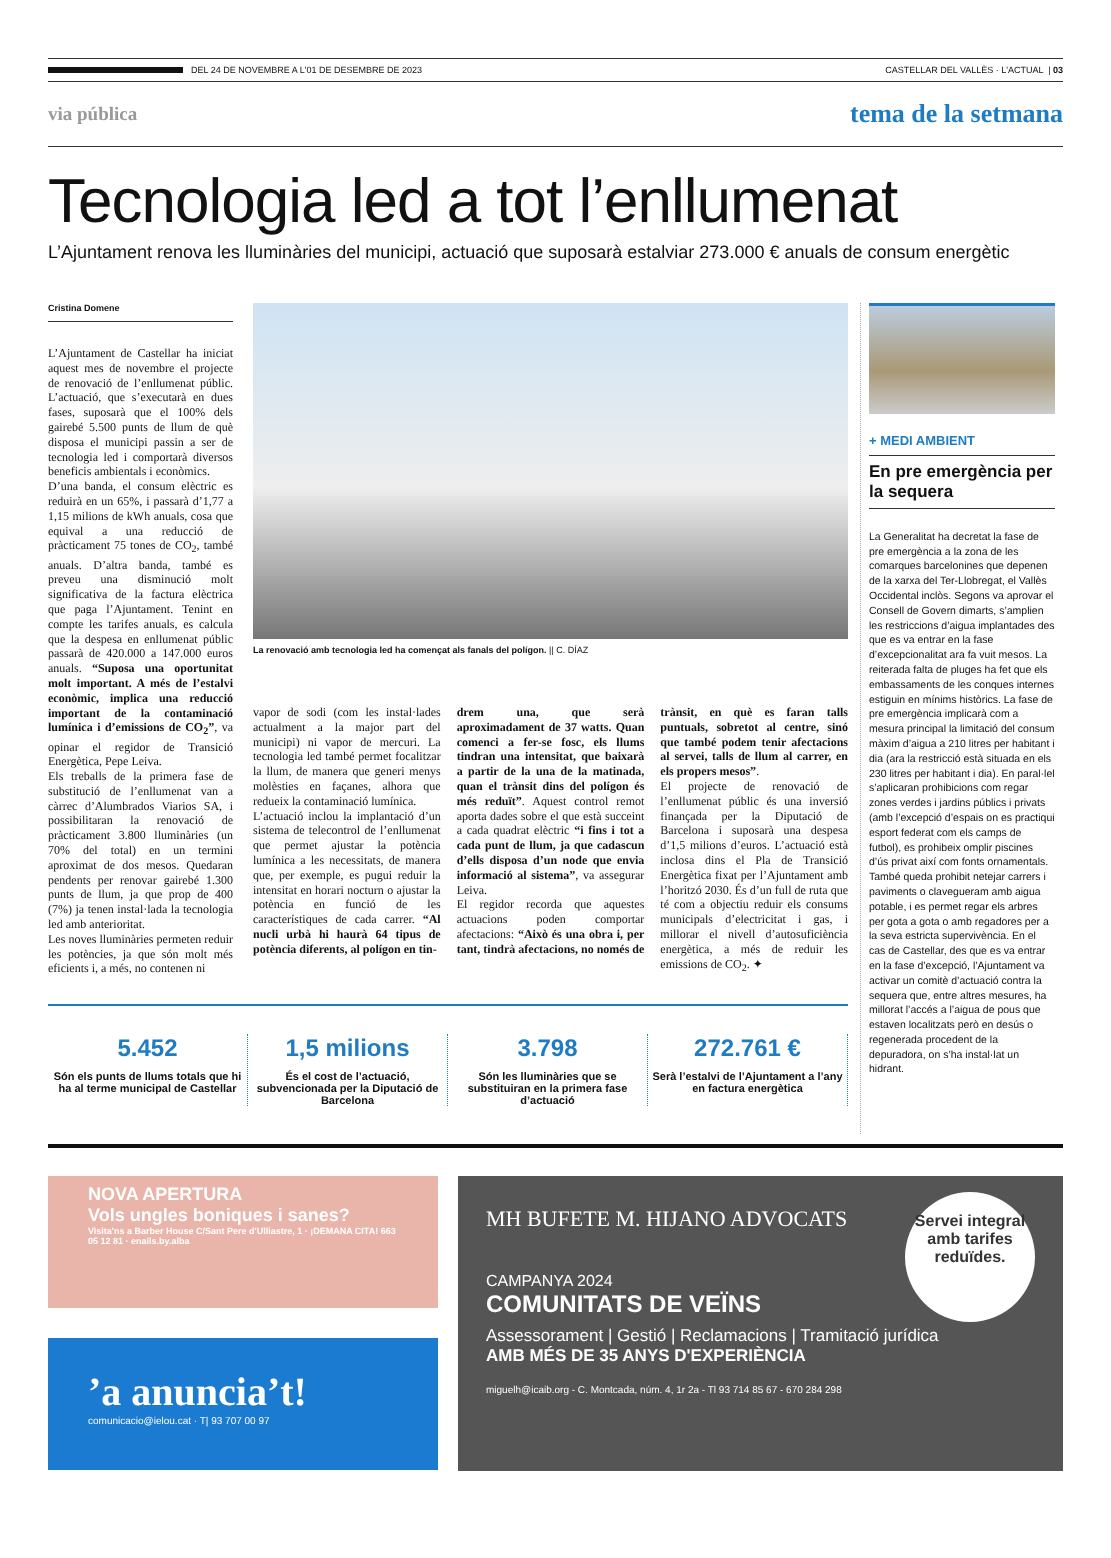DEL 24 DE NOVEMBRE A L'01 DE DESEMBRE DE 2023 CASTELLAR DEL VALLÈS · L'ACTUAL | 03
via pública tema de la setmana
Tecnologia led a tot l’enllumenat
L’Ajuntament renova les lluminàries del municipi, actuació que suposarà estalviar 273.000 € anuals de consum energètic
Cristina Domene
L’Ajuntament de Castellar ha iniciat aquest mes de novembre el projecte de renovació de l’enllumenat públic. L’actuació, que s’executarà en dues fases, suposarà que el 100% dels gairebé 5.500 punts de llum de què disposa el municipi passin a ser de tecnologia led i comportarà diversos beneficis ambientals i econòmics.
D’una banda, el consum elèctric es reduirà en un 65%, i passarà d’1,77 a 1,15 milions de kWh anuals, cosa que equival a una reducció de pràcticament 75 tones de CO<sub>2</sub>, també anuals. D’altra banda, també es preveu una disminució molt significativa de la factura elèctrica que paga l’Ajuntament. Tenint en compte les tarifes anuals, es calcula que la despesa en enllumenat públic passarà de 420.000 a 147.000 euros anuals. “Suposa una oportunitat molt important. A més de l’estalvi econòmic, implica una reducció important de la contaminació lumínica i d’emissions de CO<sub>2</sub>”, va opinar el regidor de Transició Energètica, Pepe Leiva.
Els treballs de la primera fase de substitució de l’enllumenat van a càrrec d’Alumbrados Viarios SA, i possibilitaran la renovació de pràcticament 3.800 lluminàries (un 70% del total) en un termini aproximat de dos mesos. Quedaran pendents per renovar gairebé 1.300 punts de llum, ja que prop de 400 (7%) ja tenen instal·lada la tecnologia led amb anterioritat.
Les noves lluminàries permeten reduir les potències, ja que són molt més eficients i, a més, no contenen ni
La renovació amb tecnologia led ha començat als fanals del polígon. || C. DÍAZ
vapor de sodi (com les instal·lades actualment a la major part del municipi) ni vapor de mercuri. La tecnologia led també permet focalitzar la llum, de manera que generi menys molèsties en façanes, alhora que redueix la contaminació lumínica.
L’actuació inclou la implantació d’un sistema de telecontrol de l’enllumenat que permet ajustar la potència lumínica a les necessitats, de manera que, per exemple, es pugui reduir la intensitat en horari nocturn o ajustar la potència en funció de les característiques de cada carrer. “Al nucli urbà hi haurà 64 tipus de potència diferents, al polígon en tin-
drem una, que serà aproximadament de 37 watts. Quan comenci a fer-se fosc, els llums tindran una intensitat, que baixarà a partir de la una de la matinada, quan el trànsit dins del polígon és més reduït”. Aquest control remot aporta dades sobre el que està succeint a cada quadrat elèctric “i fins i tot a cada punt de llum, ja que cadascun d’ells disposa d’un node que envia informació al sistema”, va assegurar Leiva.
El regidor recorda que aquestes actuacions poden comportar afectacions: “Això és una obra i, per tant, tindrà afectacions, no només de
trànsit, en què es faran talls puntuals, sobretot al centre, sinó que també podem tenir afectacions al servei, talls de llum al carrer, en els propers mesos”.
El projecte de renovació de l’enllumenat públic és una inversió finançada per la Diputació de Barcelona i suposarà una despesa d’1,5 milions d’euros. L’actuació està inclosa dins el Pla de Transició Energètica fixat per l’Ajuntament amb l’horitzó 2030. És d’un full de ruta que té com a objectiu reduir els consums municipals d’electricitat i gas, i millorar el nivell d’autosuficiència energètica, a més de reduir les emissions de CO<sub>2</sub>. ✦
5.452
Són els punts de llums totals que hi ha al terme municipal de Castellar
1,5 milions
És el cost de l’actuació, subvencionada per la Diputació de Barcelona
3.798
Són les lluminàries que se substituiran en la primera fase d’actuació
272.761 €
Serà l’estalvi de l’Ajuntament a l’any en factura energètica
+ MEDI AMBIENT
En pre emergència per la sequera
La Generalitat ha decretat la fase de pre emergència a la zona de les comarques barcelonines que depenen de la xarxa del Ter-Llobregat, el Vallès Occidental inclòs. Segons va aprovar el Consell de Govern dimarts, s’amplien les restriccions d’aigua implantades des que es va entrar en la fase d’excepcionalitat ara fa vuit mesos. La reiterada falta de pluges ha fet que els embassaments de les conques internes estiguin en mínims històrics. La fase de pre emergència implicarà com a mesura principal la limitació del consum màxim d’aigua a 210 litres per habitant i dia (ara la restricció està situada en els 230 litres per habitant i dia). En paral·lel s’aplicaran prohibicions com regar zones verdes i jardins públics i privats (amb l’excepció d’espais on es practiqui esport federat com els camps de futbol), es prohibeix omplir piscines d’ús privat així com fonts ornamentals. També queda prohibit netejar carrers i paviments o clavegueram amb aigua potable, i es permet regar els arbres per gota a gota o amb regadores per a la seva estricta supervivència. En el cas de Castellar, des que es va entrar en la fase d’excepció, l’Ajuntament va activar un comitè d’actuació contra la sequera que, entre altres mesures, ha millorat l’accés a l’aigua de pous que estaven localitzats però en desús o regenerada procedent de la depuradora, on s’ha instal·lat un hidrant.
NOVA APERTURA
Vols ungles boniques i sanes?
Visita'ns a Barber House C/Sant Pere d'Ulliastre, 1 · ¡DEMANA CITA! 663 05 12 81 · enails.by.alba
’a anuncia’t!
comunicacio@ielou.cat · T| 93 707 00 97
MH BUFETE M. HIJANO ADVOCATS
Servei integral amb tarifes reduïdes.
CAMPANYA 2024
COMUNITATS DE VEÏNS
Assessorament | Gestió | Reclamacions | Tramitació jurídica
AMB MÉS DE 35 ANYS D'EXPERIÈNCIA
miguelh@icaib.org - C. Montcada, núm. 4, 1r 2a - Tl 93 714 85 67 - 670 284 298